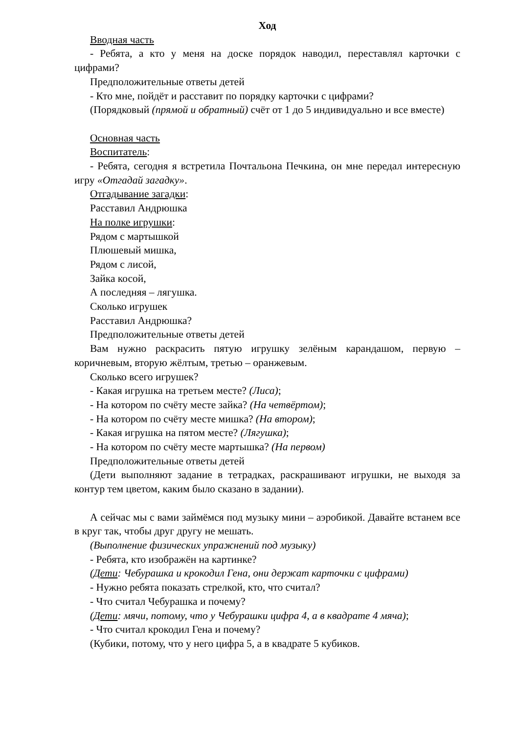Ход
Вводная часть
- Ребята, а кто у меня на доске порядок наводил, переставлял карточки с цифрами?
Предположительные ответы детей
- Кто мне, пойдёт и расставит по порядку карточки с цифрами?
(Порядковый (прямой и обратный) счёт от 1 до 5 индивидуально и все вместе)
Основная часть
Воспитатель:
- Ребята, сегодня я встретила Почтальона Печкина, он мне передал интересную игру «Отгадай загадку».
Отгадывание загадки:
Расставил Андрюшка
На полке игрушки:
Рядом с мартышкой
Плюшевый мишка,
Рядом с лисой,
Зайка косой,
А последняя – лягушка.
Сколько игрушек
Расставил Андрюшка?
Предположительные ответы детей
Вам нужно раскрасить пятую игрушку зелёным карандашом, первую – коричневым, вторую жёлтым, третью – оранжевым.
Сколько всего игрушек?
- Какая игрушка на третьем месте? (Лиса);
- На котором по счёту месте зайка? (На четвёртом);
- На котором по счёту месте мишка? (На втором);
- Какая игрушка на пятом месте? (Лягушка);
- На котором по счёту месте мартышка? (На первом)
Предположительные ответы детей
(Дети выполняют задание в тетрадках, раскрашивают игрушки, не выходя за контур тем цветом, каким было сказано в задании).
А сейчас мы с вами займёмся под музыку мини – аэробикой. Давайте встанем все в круг так, чтобы друг другу не мешать.
(Выполнение физических упражнений под музыку)
- Ребята, кто изображён на картинке?
(Дети: Чебурашка и крокодил Гена, они держат карточки с цифрами)
- Нужно ребята показать стрелкой, кто, что считал?
- Что считал Чебурашка и почему?
(Дети: мячи, потому, что у Чебурашки цифра 4, а в квадрате 4 мяча);
- Что считал крокодил Гена и почему?
(Кубики, потому, что у него цифра 5, а в квадрате 5 кубиков.